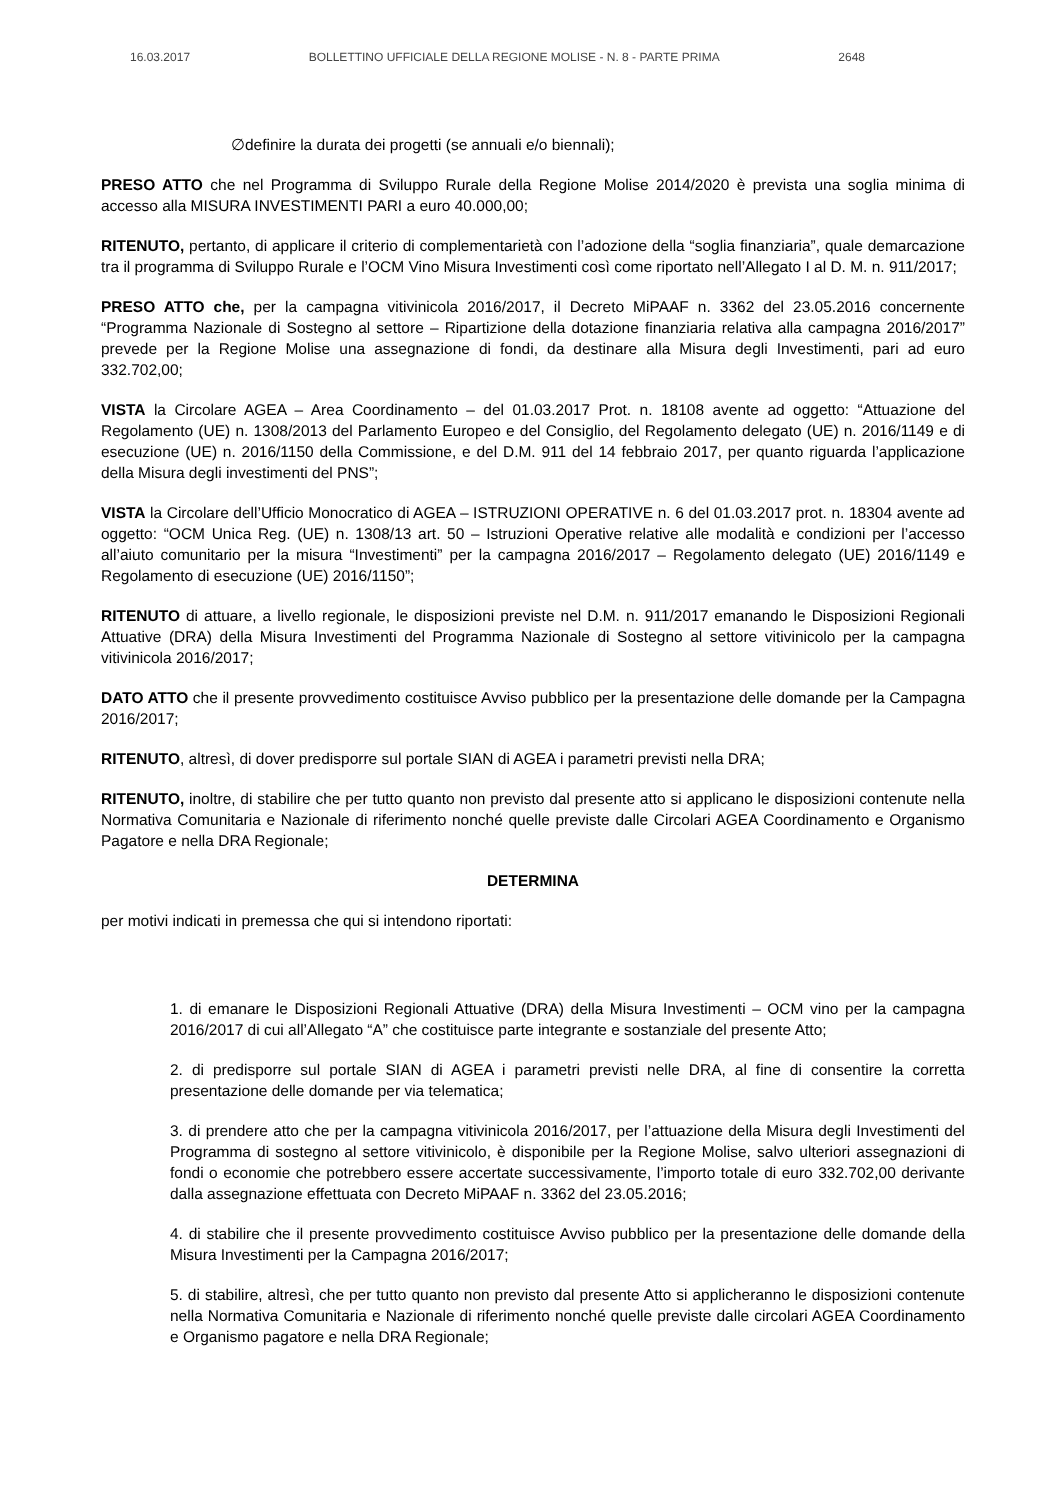16.03.2017 BOLLETTINO UFFICIALE DELLA REGIONE MOLISE - N. 8 - PARTE PRIMA 2648
∅definire la durata dei progetti (se annuali e/o biennali);
PRESO ATTO che nel Programma di Sviluppo Rurale della Regione Molise 2014/2020 è prevista una soglia minima di accesso alla MISURA INVESTIMENTI PARI a euro 40.000,00;
RITENUTO, pertanto, di applicare il criterio di complementarietà con l’adozione della “soglia finanziaria”, quale demarcazione tra il programma di Sviluppo Rurale e l’OCM Vino Misura Investimenti così come riportato nell’Allegato I al D. M. n. 911/2017;
PRESO ATTO che, per la campagna vitivinicola 2016/2017, il Decreto MiPAAF n. 3362 del 23.05.2016 concernente “Programma Nazionale di Sostegno al settore – Ripartizione della dotazione finanziaria relativa alla campagna 2016/2017” prevede per la Regione Molise una assegnazione di fondi, da destinare alla Misura degli Investimenti, pari ad euro 332.702,00;
VISTA la Circolare AGEA – Area Coordinamento – del 01.03.2017 Prot. n. 18108 avente ad oggetto: “Attuazione del Regolamento (UE) n. 1308/2013 del Parlamento Europeo e del Consiglio, del Regolamento delegato (UE) n. 2016/1149 e di esecuzione (UE) n. 2016/1150 della Commissione, e del D.M. 911 del 14 febbraio 2017, per quanto riguarda l’applicazione della Misura degli investimenti del PNS”;
VISTA la Circolare dell’Ufficio Monocratico di AGEA – ISTRUZIONI OPERATIVE n. 6 del 01.03.2017 prot. n. 18304 avente ad oggetto: “OCM Unica Reg. (UE) n. 1308/13 art. 50 – Istruzioni Operative relative alle modalità e condizioni per l’accesso all’aiuto comunitario per la misura “Investimenti” per la campagna 2016/2017 – Regolamento delegato (UE) 2016/1149 e Regolamento di esecuzione (UE) 2016/1150”;
RITENUTO di attuare, a livello regionale, le disposizioni previste nel D.M. n. 911/2017 emanando le Disposizioni Regionali Attuative (DRA) della Misura Investimenti del Programma Nazionale di Sostegno al settore vitivinicolo per la campagna vitivinicola 2016/2017;
DATO ATTO che il presente provvedimento costituisce Avviso pubblico per la presentazione delle domande per la Campagna 2016/2017;
RITENUTO, altresì, di dover predisporre sul portale SIAN di AGEA i parametri previsti nella DRA;
RITENUTO, inoltre, di stabilire che per tutto quanto non previsto dal presente atto si applicano le disposizioni contenute nella Normativa Comunitaria e Nazionale di riferimento nonché quelle previste dalle Circolari AGEA Coordinamento e Organismo Pagatore e nella DRA Regionale;
DETERMINA
per motivi indicati in premessa che qui si intendono riportati:
1. di emanare le Disposizioni Regionali Attuative (DRA) della Misura Investimenti – OCM vino per la campagna 2016/2017 di cui all’Allegato “A” che costituisce parte integrante e sostanziale del presente Atto;
2. di predisporre sul portale SIAN di AGEA i parametri previsti nelle DRA, al fine di consentire la corretta presentazione delle domande per via telematica;
3. di prendere atto che per la campagna vitivinicola 2016/2017, per l’attuazione della Misura degli Investimenti del Programma di sostegno al settore vitivinicolo, è disponibile per la Regione Molise, salvo ulteriori assegnazioni di fondi o economie che potrebbero essere accertate successivamente, l’importo totale di euro 332.702,00 derivante dalla assegnazione effettuata con Decreto MiPAAF n. 3362 del 23.05.2016;
4. di stabilire che il presente provvedimento costituisce Avviso pubblico per la presentazione delle domande della Misura Investimenti per la Campagna 2016/2017;
5. di stabilire, altresì, che per tutto quanto non previsto dal presente Atto si applicheranno le disposizioni contenute nella Normativa Comunitaria e Nazionale di riferimento nonché quelle previste dalle circolari AGEA Coordinamento e Organismo pagatore e nella DRA Regionale;